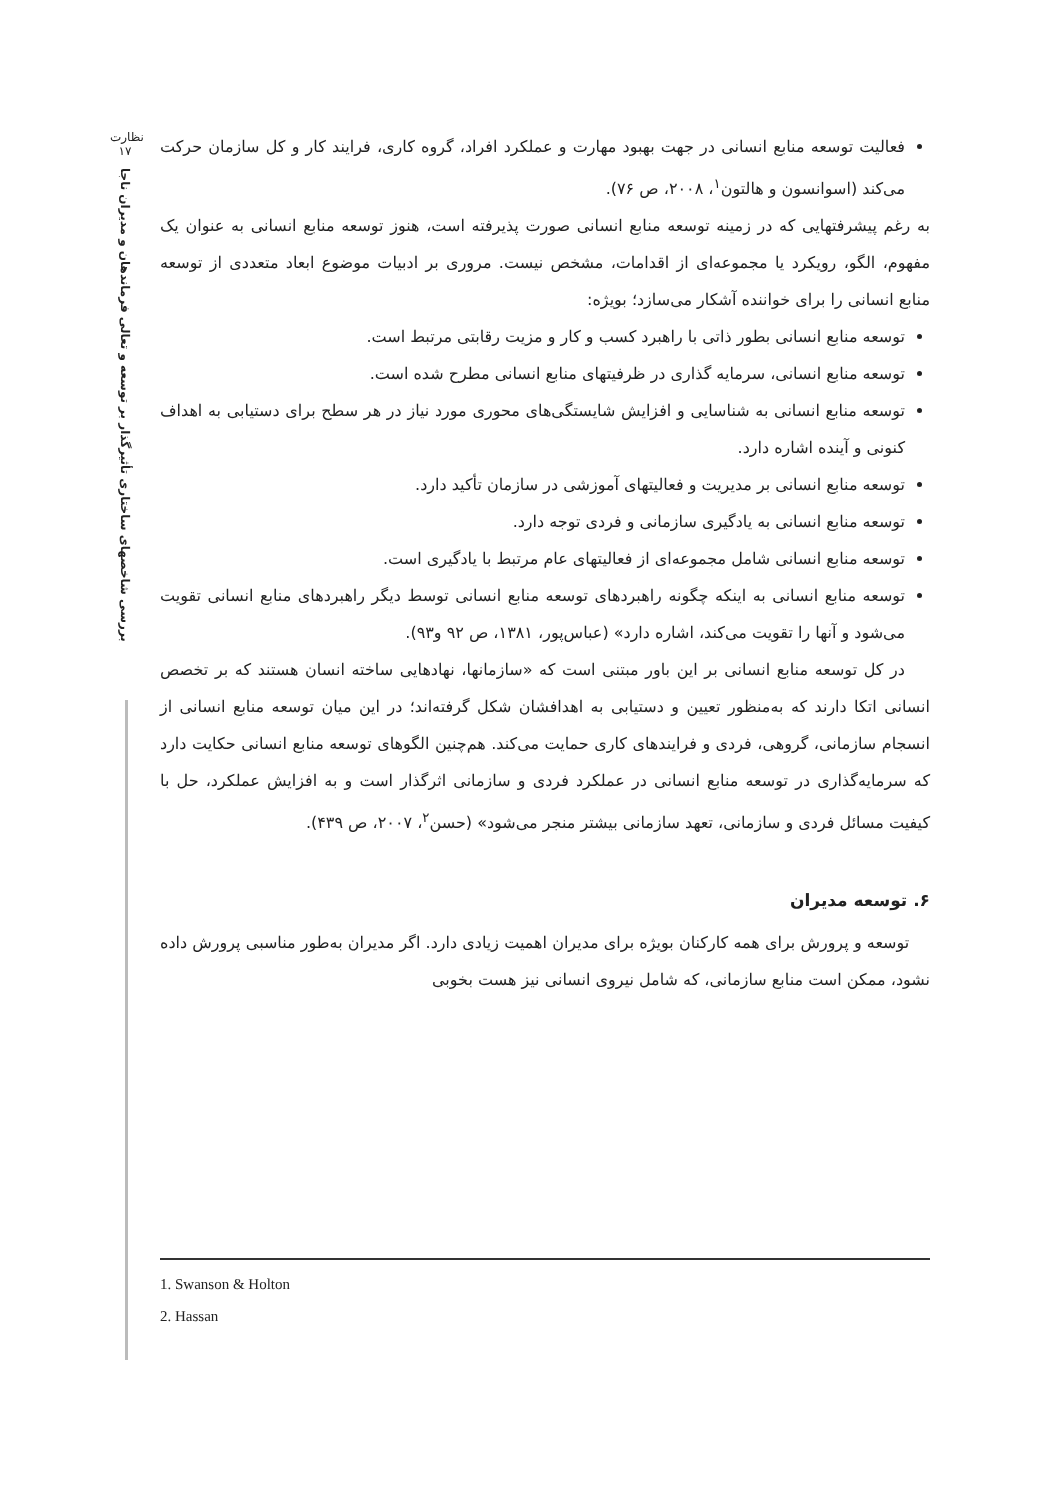نظارت
۱۷
بررسی شاخصهای ساختاری تأثیرگذار بر توسعه و تعالی فرماندهان و مدیران ناجا
فعالیت توسعه منابع انسانی در جهت بهبود مهارت و عملکرد افراد، گروه کاری، فرایند کار و کل سازمان حرکت می‌کند (اسوانسون و هالتون<sup>۱</sup>، ۲۰۰۸، ص ۷۶).
به رغم پیشرفتهایی که در زمینه توسعه منابع انسانی صورت پذیرفته است، هنوز توسعه منابع انسانی به عنوان یک مفهوم، الگو، رویکرد یا مجموعه‌ای از اقدامات، مشخص نیست. مروری بر ادبیات موضوع ابعاد متعددی از توسعه منابع انسانی را برای خواننده آشکار می‌سازد؛ بویژه:
توسعه منابع انسانی بطور ذاتی با راهبرد کسب و کار و مزیت رقابتی مرتبط است.
توسعه منابع انسانی، سرمایه گذاری در ظرفیتهای منابع انسانی مطرح شده است.
توسعه منابع انسانی به شناسایی و افزایش شایستگی‌های محوری مورد نیاز در هر سطح برای دستیابی به اهداف کنونی و آینده اشاره دارد.
توسعه منابع انسانی بر مدیریت و فعالیتهای آموزشی در سازمان تأکید دارد.
توسعه منابع انسانی به یادگیری سازمانی و فردی توجه دارد.
توسعه منابع انسانی شامل مجموعه‌ای از فعالیتهای عام مرتبط با یادگیری است.
توسعه منابع انسانی به اینکه چگونه راهبردهای توسعه منابع انسانی توسط دیگر راهبردهای منابع انسانی تقویت می‌شود و آنها را تقویت می‌کند، اشاره دارد» (عباس‌پور، ۱۳۸۱، ص ۹۲ و۹۳).
در کل توسعه منابع انسانی بر این باور مبتنی است که «سازمانها، نهادهایی ساخته انسان هستند که بر تخصص انسانی اتکا دارند که به‌منظور تعیین و دستیابی به اهدافشان شکل گرفته‌اند؛ در این میان توسعه منابع انسانی از انسجام سازمانی، گروهی، فردی و فرایندهای کاری حمایت می‌کند. هم‌چنین الگوهای توسعه منابع انسانی حکایت دارد که سرمایه‌گذاری در توسعه منابع انسانی در عملکرد فردی و سازمانی اثرگذار است و به افزایش عملکرد، حل با کیفیت مسائل فردی و سازمانی، تعهد سازمانی بیشتر منجر می‌شود» (حسن<sup>۲</sup>، ۲۰۰۷، ص ۴۳۹).
۶. توسعه مدیران
توسعه و پرورش برای همه کارکنان بویژه برای مدیران اهمیت زیادی دارد. اگر مدیران به‌طور مناسبی پرورش داده نشود، ممکن است منابع سازمانی، که شامل نیروی انسانی نیز هست بخوبی
1. Swanson & Holton
2. Hassan